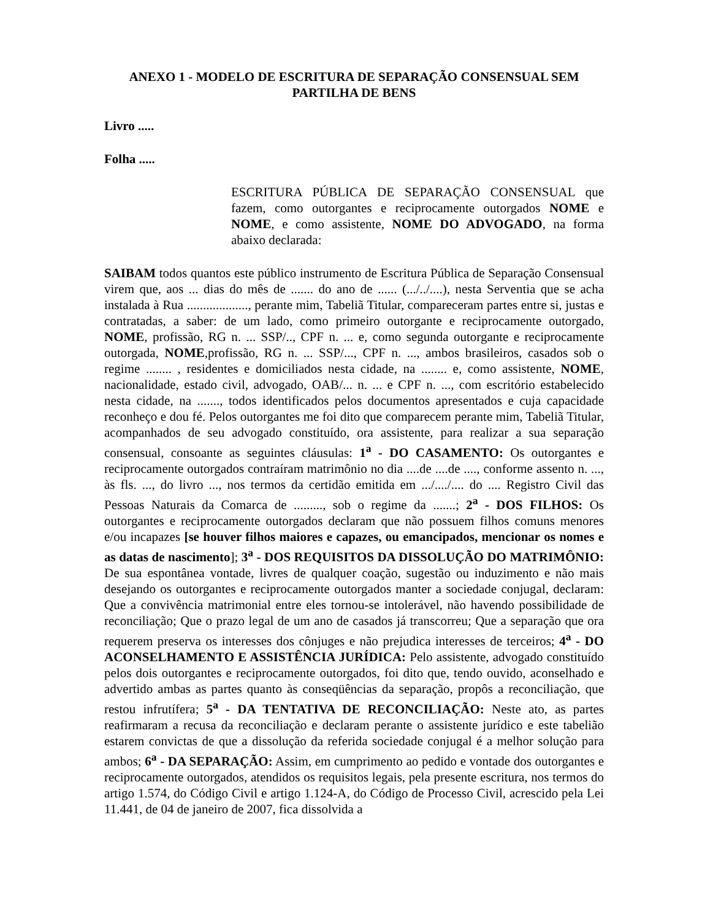ANEXO 1 - MODELO DE ESCRITURA DE SEPARAÇÃO CONSENSUAL SEM PARTILHA DE BENS
Livro .....
Folha .....
ESCRITURA PÚBLICA DE SEPARAÇÃO CONSENSUAL que fazem, como outorgantes e reciprocamente outorgados NOME e NOME, e como assistente, NOME DO ADVOGADO, na forma abaixo declarada:
SAIBAM todos quantos este público instrumento de Escritura Pública de Separação Consensual virem que, aos ... dias do mês de ....... do ano de ...... (.../../....), nesta Serventia que se acha instalada à Rua ..................., perante mim, Tabeliã Titular, compareceram partes entre si, justas e contratadas, a saber: de um lado, como primeiro outorgante e reciprocamente outorgado, NOME, profissão, RG n. ... SSP/.., CPF n. ... e, como segunda outorgante e reciprocamente outorgada, NOME,profissão, RG n. ... SSP/..., CPF n. ..., ambos brasileiros, casados sob o regime ........ , residentes e domiciliados nesta cidade, na ........ e, como assistente, NOME, nacionalidade, estado civil, advogado, OAB/... n. ... e CPF n. ..., com escritório estabelecido nesta cidade, na ......., todos identificados pelos documentos apresentados e cuja capacidade reconheço e dou fé. Pelos outorgantes me foi dito que comparecem perante mim, Tabeliã Titular, acompanhados de seu advogado constituído, ora assistente, para realizar a sua separação consensual, consoante as seguintes cláusulas: 1<sup>a</sup> - DO CASAMENTO: Os outorgantes e reciprocamente outorgados contraíram matrimônio no dia ....de ....de ...., conforme assento n. ..., às fls. ..., do livro ..., nos termos da certidão emitida em .../..../.... do .... Registro Civil das Pessoas Naturais da Comarca de ........., sob o regime da .......; 2<sup>a</sup> - DOS FILHOS: Os outorgantes e reciprocamente outorgados declaram que não possuem filhos comuns menores e/ou incapazes [se houver filhos maiores e capazes, ou emancipados, mencionar os nomes e as datas de nascimento]; 3<sup>a</sup> - DOS REQUISITOS DA DISSOLUÇÃO DO MATRIMÔNIO: De sua espontânea vontade, livres de qualquer coação, sugestão ou induzimento e não mais desejando os outorgantes e reciprocamente outorgados manter a sociedade conjugal, declaram: Que a convivência matrimonial entre eles tornou-se intolerável, não havendo possibilidade de reconciliação; Que o prazo legal de um ano de casados já transcorreu; Que a separação que ora requerem preserva os interesses dos cônjuges e não prejudica interesses de terceiros; 4<sup>a</sup> - DO ACONSELHAMENTO E ASSISTÊNCIA JURÍDICA: Pelo assistente, advogado constituído pelos dois outorgantes e reciprocamente outorgados, foi dito que, tendo ouvido, aconselhado e advertido ambas as partes quanto às conseqüências da separação, propôs a reconciliação, que restou infrutífera; 5<sup>a</sup> - DA TENTATIVA DE RECONCILIAÇÃO: Neste ato, as partes reafirmaram a recusa da reconciliação e declaram perante o assistente jurídico e este tabelião estarem convictas de que a dissolução da referida sociedade conjugal é a melhor solução para ambos; 6<sup>a</sup> - DA SEPARAÇÃO: Assim, em cumprimento ao pedido e vontade dos outorgantes e reciprocamente outorgados, atendidos os requisitos legais, pela presente escritura, nos termos do artigo 1.574, do Código Civil e artigo 1.124-A, do Código de Processo Civil, acrescido pela Lei 11.441, de 04 de janeiro de 2007, fica dissolvida a